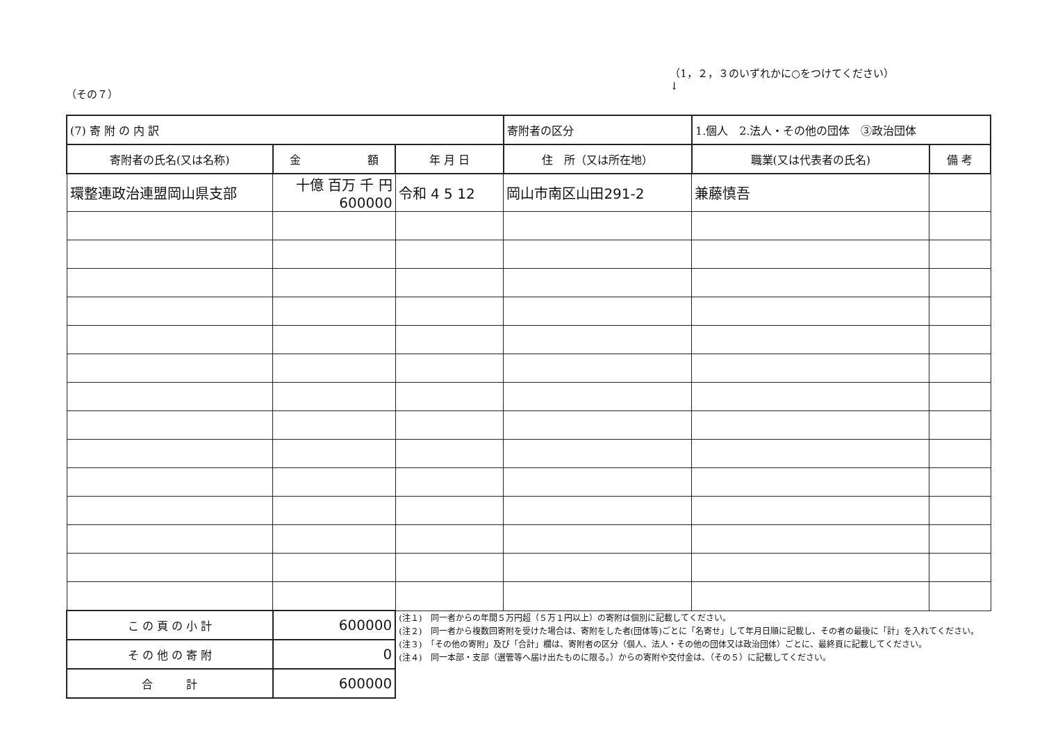（その７） （1，２，３のいずれかに○をつけてください）
↓
| (7) 寄 附 の 内 訳 | | | 寄附者の区分 | 1.個人 2.法人・その他の団体 ③政治団体 | | |
| 寄附者の氏名(又は名称) | 金 額 | 年 月 日 | 住 所（又は所在地） | | 職業(又は代表者の氏名) | 備 考 |
| 環整連政治連盟岡山県支部 | 十億 百万 千 円 600000 | 令和 4 5 12 | 岡山市南区山田291-2 | | 兼藤慎吾 | |
| こ の 頁 の 小 計 | 600000 | (注１) 同一者からの年間５万円超（５万１円以上）の寄附は個別に記載してください。 (注２) 同一者から複数回寄附を受けた場合は、寄附をした者(団体等)ごとに「名寄せ」して年月日順に記載し、その者の最後に「計」を入れてください。 (注３) 「その他の寄附」及び「合計」欄は、寄附者の区分（個人、法人・その他の団体又は政治団体）ごとに、最終頁に記載してください。 (注４) 同一本部・支部（選管等へ届け出たものに限る。）からの寄附や交付金は、（その５）に記載してください。 | | | | |
| そ の 他 の 寄 附 | 0 | | | | | |
| 合 計 | 600000 | | | | | |